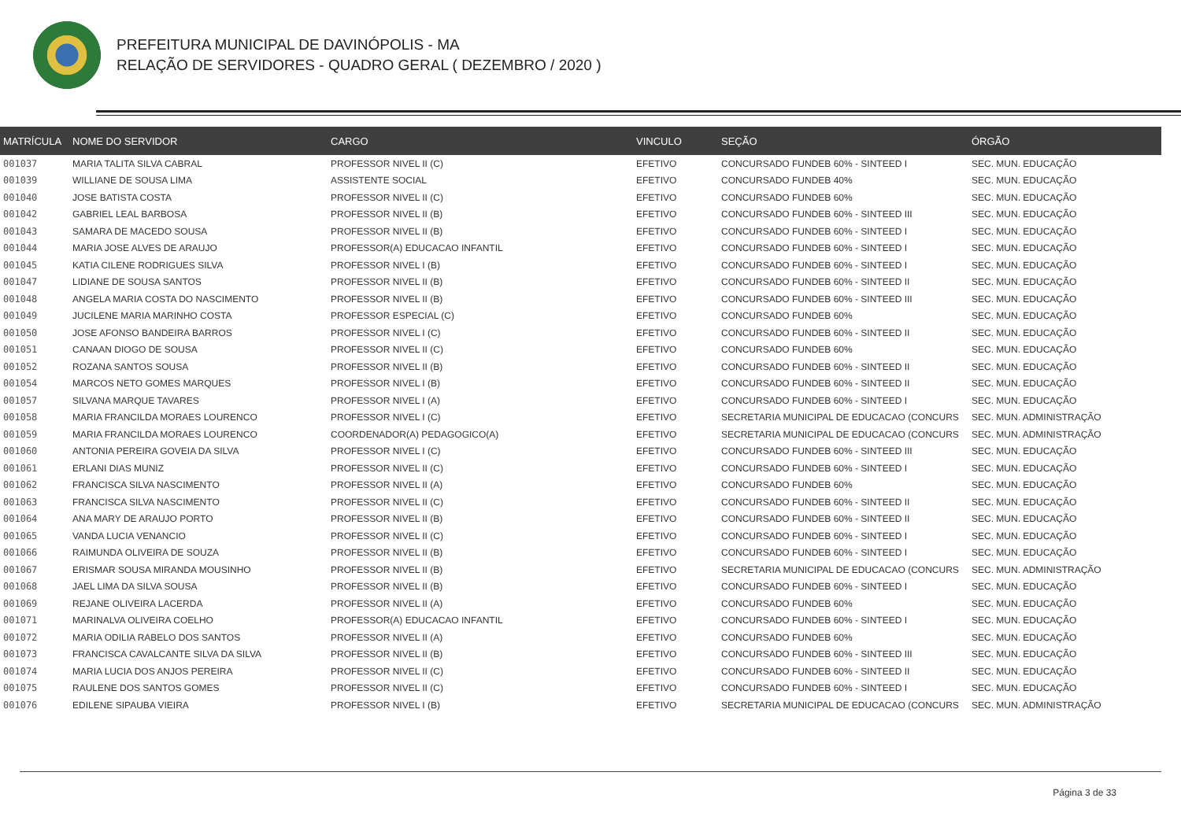PREFEITURA MUNICIPAL DE DAVINÓPOLIS - MA
RELAÇÃO DE SERVIDORES - QUADRO GERAL ( DEZEMBRO / 2020 )
| MATRÍCULA | NOME DO SERVIDOR | CARGO | VINCULO | SEÇÃO | ÓRGÃO |
| --- | --- | --- | --- | --- | --- |
| 001037 | MARIA TALITA SILVA CABRAL | PROFESSOR NIVEL II (C) | EFETIVO | CONCURSADO FUNDEB 60% - SINTEED I | SEC. MUN. EDUCAÇÃO |
| 001039 | WILLIANE DE SOUSA LIMA | ASSISTENTE SOCIAL | EFETIVO | CONCURSADO FUNDEB 40% | SEC. MUN. EDUCAÇÃO |
| 001040 | JOSE BATISTA COSTA | PROFESSOR NIVEL II (C) | EFETIVO | CONCURSADO FUNDEB 60% | SEC. MUN. EDUCAÇÃO |
| 001042 | GABRIEL LEAL BARBOSA | PROFESSOR NIVEL II (B) | EFETIVO | CONCURSADO FUNDEB 60% - SINTEED III | SEC. MUN. EDUCAÇÃO |
| 001043 | SAMARA DE MACEDO SOUSA | PROFESSOR NIVEL II (B) | EFETIVO | CONCURSADO FUNDEB 60% - SINTEED I | SEC. MUN. EDUCAÇÃO |
| 001044 | MARIA JOSE ALVES DE ARAUJO | PROFESSOR(A) EDUCACAO INFANTIL | EFETIVO | CONCURSADO FUNDEB 60% - SINTEED I | SEC. MUN. EDUCAÇÃO |
| 001045 | KATIA CILENE RODRIGUES SILVA | PROFESSOR NIVEL I (B) | EFETIVO | CONCURSADO FUNDEB 60% - SINTEED I | SEC. MUN. EDUCAÇÃO |
| 001047 | LIDIANE DE SOUSA SANTOS | PROFESSOR NIVEL II (B) | EFETIVO | CONCURSADO FUNDEB 60% - SINTEED II | SEC. MUN. EDUCAÇÃO |
| 001048 | ANGELA MARIA COSTA DO NASCIMENTO | PROFESSOR NIVEL II (B) | EFETIVO | CONCURSADO FUNDEB 60% - SINTEED III | SEC. MUN. EDUCAÇÃO |
| 001049 | JUCILENE MARIA MARINHO COSTA | PROFESSOR ESPECIAL (C) | EFETIVO | CONCURSADO FUNDEB 60% | SEC. MUN. EDUCAÇÃO |
| 001050 | JOSE AFONSO BANDEIRA BARROS | PROFESSOR NIVEL I (C) | EFETIVO | CONCURSADO FUNDEB 60% - SINTEED II | SEC. MUN. EDUCAÇÃO |
| 001051 | CANAAN DIOGO DE SOUSA | PROFESSOR NIVEL II (C) | EFETIVO | CONCURSADO FUNDEB 60% | SEC. MUN. EDUCAÇÃO |
| 001052 | ROZANA SANTOS SOUSA | PROFESSOR NIVEL II (B) | EFETIVO | CONCURSADO FUNDEB 60% - SINTEED II | SEC. MUN. EDUCAÇÃO |
| 001054 | MARCOS NETO GOMES MARQUES | PROFESSOR NIVEL I (B) | EFETIVO | CONCURSADO FUNDEB 60% - SINTEED II | SEC. MUN. EDUCAÇÃO |
| 001057 | SILVANA MARQUE TAVARES | PROFESSOR NIVEL I (A) | EFETIVO | CONCURSADO FUNDEB 60% - SINTEED I | SEC. MUN. EDUCAÇÃO |
| 001058 | MARIA FRANCILDA MORAES LOURENCO | PROFESSOR NIVEL I (C) | EFETIVO | SECRETARIA MUNICIPAL DE EDUCACAO (CONCURS | SEC. MUN. ADMINISTRAÇÃO |
| 001059 | MARIA FRANCILDA MORAES LOURENCO | COORDENADOR(A) PEDAGOGICO(A) | EFETIVO | SECRETARIA MUNICIPAL DE EDUCACAO (CONCURS | SEC. MUN. ADMINISTRAÇÃO |
| 001060 | ANTONIA PEREIRA GOVEIA DA SILVA | PROFESSOR NIVEL I (C) | EFETIVO | CONCURSADO FUNDEB 60% - SINTEED III | SEC. MUN. EDUCAÇÃO |
| 001061 | ERLANI DIAS MUNIZ | PROFESSOR NIVEL II (C) | EFETIVO | CONCURSADO FUNDEB 60% - SINTEED I | SEC. MUN. EDUCAÇÃO |
| 001062 | FRANCISCA SILVA NASCIMENTO | PROFESSOR NIVEL II (A) | EFETIVO | CONCURSADO FUNDEB 60% | SEC. MUN. EDUCAÇÃO |
| 001063 | FRANCISCA SILVA NASCIMENTO | PROFESSOR NIVEL II (C) | EFETIVO | CONCURSADO FUNDEB 60% - SINTEED II | SEC. MUN. EDUCAÇÃO |
| 001064 | ANA MARY DE ARAUJO PORTO | PROFESSOR NIVEL II (B) | EFETIVO | CONCURSADO FUNDEB 60% - SINTEED II | SEC. MUN. EDUCAÇÃO |
| 001065 | VANDA LUCIA VENANCIO | PROFESSOR NIVEL II (C) | EFETIVO | CONCURSADO FUNDEB 60% - SINTEED I | SEC. MUN. EDUCAÇÃO |
| 001066 | RAIMUNDA OLIVEIRA DE SOUZA | PROFESSOR NIVEL II (B) | EFETIVO | CONCURSADO FUNDEB 60% - SINTEED I | SEC. MUN. EDUCAÇÃO |
| 001067 | ERISMAR SOUSA MIRANDA MOUSINHO | PROFESSOR NIVEL II (B) | EFETIVO | SECRETARIA MUNICIPAL DE EDUCACAO (CONCURS | SEC. MUN. ADMINISTRAÇÃO |
| 001068 | JAEL LIMA DA SILVA SOUSA | PROFESSOR NIVEL II (B) | EFETIVO | CONCURSADO FUNDEB 60% - SINTEED I | SEC. MUN. EDUCAÇÃO |
| 001069 | REJANE OLIVEIRA LACERDA | PROFESSOR NIVEL II (A) | EFETIVO | CONCURSADO FUNDEB 60% | SEC. MUN. EDUCAÇÃO |
| 001071 | MARINALVA OLIVEIRA COELHO | PROFESSOR(A) EDUCACAO INFANTIL | EFETIVO | CONCURSADO FUNDEB 60% - SINTEED I | SEC. MUN. EDUCAÇÃO |
| 001072 | MARIA ODILIA RABELO DOS SANTOS | PROFESSOR NIVEL II (A) | EFETIVO | CONCURSADO FUNDEB 60% | SEC. MUN. EDUCAÇÃO |
| 001073 | FRANCISCA CAVALCANTE SILVA DA SILVA | PROFESSOR NIVEL II (B) | EFETIVO | CONCURSADO FUNDEB 60% - SINTEED III | SEC. MUN. EDUCAÇÃO |
| 001074 | MARIA LUCIA DOS ANJOS PEREIRA | PROFESSOR NIVEL II (C) | EFETIVO | CONCURSADO FUNDEB 60% - SINTEED II | SEC. MUN. EDUCAÇÃO |
| 001075 | RAULENE DOS SANTOS GOMES | PROFESSOR NIVEL II (C) | EFETIVO | CONCURSADO FUNDEB 60% - SINTEED I | SEC. MUN. EDUCAÇÃO |
| 001076 | EDILENE SIPAUBA VIEIRA | PROFESSOR NIVEL I (B) | EFETIVO | SECRETARIA MUNICIPAL DE EDUCACAO (CONCURS | SEC. MUN. ADMINISTRAÇÃO |
Página 3 de 33